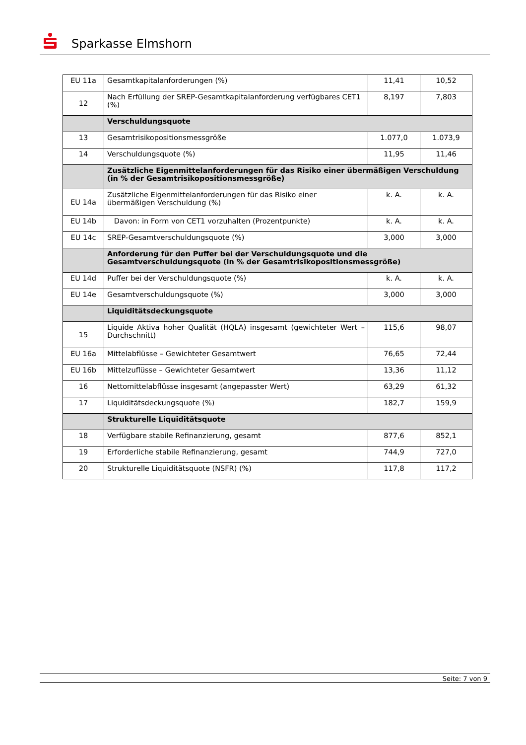Sparkasse Elmshorn
| EU 11a | Gesamtkapitalanforderungen (%) | 11,41 | 10,52 |
| 12 | Nach Erfüllung der SREP-Gesamtkapitalanforderung verfügbares CET1 (%) | 8,197 | 7,803 |
| | Verschuldungsquote | | |
| 13 | Gesamtrisikopositionsmessgröße | 1.077,0 | 1.073,9 |
| 14 | Verschuldungsquote (%) | 11,95 | 11,46 |
| | Zusätzliche Eigenmittelanforderungen für das Risiko einer übermäßigen Verschuldung (in % der Gesamtrisikopositionsmessgröße) | | |
| EU 14a | Zusätzliche Eigenmittelanforderungen für das Risiko einer übermäßigen Verschuldung (%) | k. A. | k. A. |
| EU 14b | Davon: in Form von CET1 vorzuhalten (Prozentpunkte) | k. A. | k. A. |
| EU 14c | SREP-Gesamtverschuldungsquote (%) | 3,000 | 3,000 |
| | Anforderung für den Puffer bei der Verschuldungsquote und die Gesamtverschuldungsquote (in % der Gesamtrisikopositionsmessgröße) | | |
| EU 14d | Puffer bei der Verschuldungsquote (%) | k. A. | k. A. |
| EU 14e | Gesamtverschuldungsquote (%) | 3,000 | 3,000 |
| | Liquiditätsdeckungsquote | | |
| 15 | Liquide Aktiva hoher Qualität (HQLA) insgesamt (gewichteter Wert – Durchschnitt) | 115,6 | 98,07 |
| EU 16a | Mittelabflüsse – Gewichteter Gesamtwert | 76,65 | 72,44 |
| EU 16b | Mittelzuflüsse – Gewichteter Gesamtwert | 13,36 | 11,12 |
| 16 | Nettomittelabflüsse insgesamt (angepasster Wert) | 63,29 | 61,32 |
| 17 | Liquiditätsdeckungsquote (%) | 182,7 | 159,9 |
| | Strukturelle Liquiditätsquote | | |
| 18 | Verfügbare stabile Refinanzierung, gesamt | 877,6 | 852,1 |
| 19 | Erforderliche stabile Refinanzierung, gesamt | 744,9 | 727,0 |
| 20 | Strukturelle Liquiditätsquote (NSFR) (%) | 117,8 | 117,2 |
Seite: 7 von 9